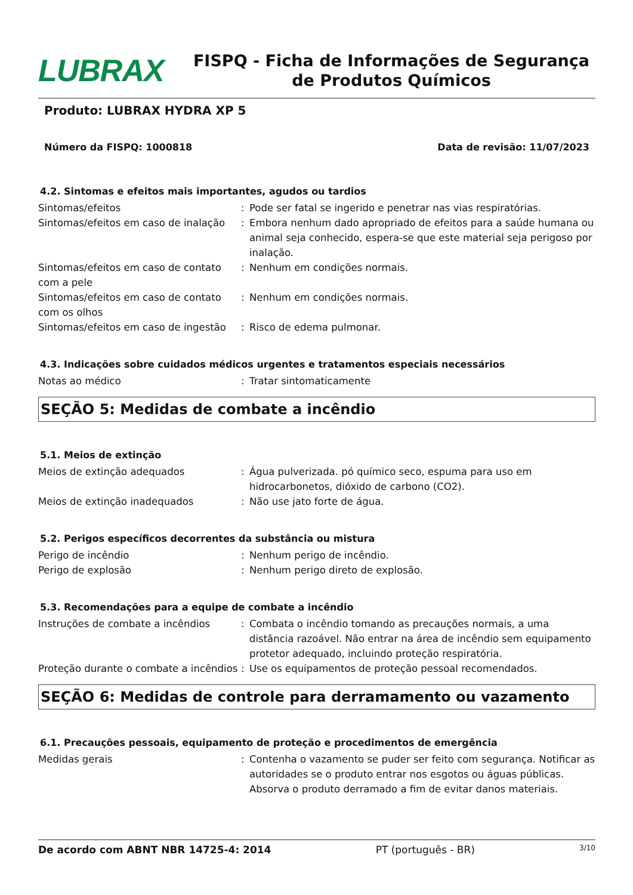LUBRAX
FISPQ - Ficha de Informações de Segurança de Produtos Químicos
Produto: LUBRAX HYDRA XP 5
Número da FISPQ: 1000818 Data de revisão: 11/07/2023
4.2. Sintomas e efeitos mais importantes, agudos ou tardios
Sintomas/efeitos : Pode ser fatal se ingerido e penetrar nas vias respiratórias.
Sintomas/efeitos em caso de inalação
: Embora nenhum dado apropriado de efeitos para a saúde humana ou animal seja conhecido, espera-se que este material seja perigoso por inalação.
Sintomas/efeitos em caso de contato com a pele
: Nenhum em condições normais.
Sintomas/efeitos em caso de contato com os olhos
: Nenhum em condições normais.
Sintomas/efeitos em caso de ingestão
: Risco de edema pulmonar.
4.3. Indicações sobre cuidados médicos urgentes e tratamentos especiais necessários
Notas ao médico : Tratar sintomaticamente
SEÇÃO 5: Medidas de combate a incêndio
5.1. Meios de extinção
Meios de extinção adequados : Água pulverizada. pó químico seco, espuma para uso em hidrocarbonetos, dióxido de carbono (CO2).
Meios de extinção inadequados : Não use jato forte de água.
5.2. Perigos específicos decorrentes da substância ou mistura
Perigo de incêndio : Nenhum perigo de incêndio.
Perigo de explosão : Nenhum perigo direto de explosão.
5.3. Recomendações para a equipe de combate a incêndio
Instruções de combate a incêndios : Combata o incêndio tomando as precauções normais, a uma distância razoável. Não entrar na área de incêndio sem equipamento protetor adequado, incluindo proteção respiratória.
Proteção durante o combate a incêndios
: Use os equipamentos de proteção pessoal recomendados.
SEÇÃO 6: Medidas de controle para derramamento ou vazamento
6.1. Precauções pessoais, equipamento de proteção e procedimentos de emergência
Medidas gerais : Contenha o vazamento se puder ser feito com segurança. Notificar as autoridades se o produto entrar nos esgotos ou águas públicas. Absorva o produto derramado a fim de evitar danos materiais.
De acordo com ABNT NBR 14725-4: 2014 PT (português - BR) 3/10